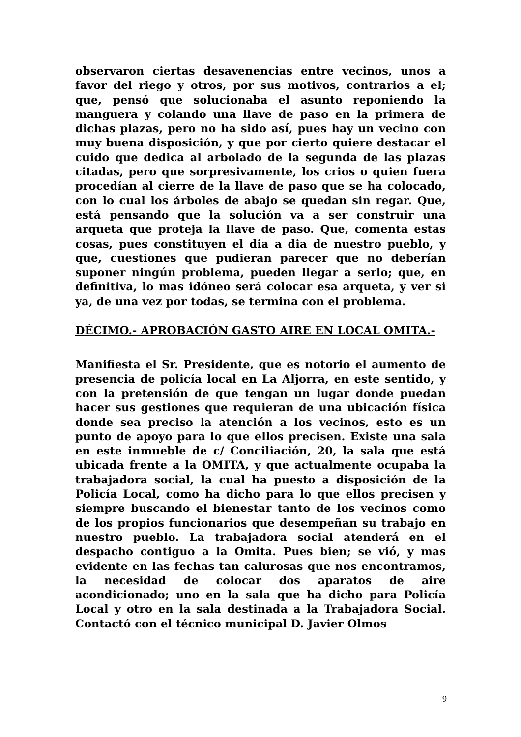observaron ciertas desavenencias entre vecinos, unos a favor del riego y otros, por sus motivos, contrarios a el; que, pensó que solucionaba el asunto reponiendo la manguera y colando una llave de paso en la primera de dichas plazas, pero no ha sido así, pues hay un vecino con muy buena disposición, y que por cierto quiere destacar el cuido que dedica al arbolado de la segunda de las plazas citadas, pero que sorpresivamente, los crios o quien fuera procedían al cierre de la llave de paso que se ha colocado, con lo cual los árboles de abajo se quedan sin regar. Que, está pensando que la solución va a ser construir una arqueta que proteja la llave de paso. Que, comenta estas cosas, pues constituyen el dia a dia de nuestro pueblo, y que, cuestiones que pudieran parecer que no deberían suponer ningún problema, pueden llegar a serlo; que, en definitiva, lo mas idóneo será colocar esa arqueta, y ver si ya, de una vez por todas, se termina con el problema.
DÉCIMO.- APROBACIÓN GASTO AIRE EN LOCAL OMITA.-
Manifiesta el Sr. Presidente, que es notorio el aumento de presencia de policía local en La Aljorra, en este sentido, y con la pretensión de que tengan un lugar donde puedan hacer sus gestiones que requieran de una ubicación física donde sea preciso la atención a los vecinos, esto es un punto de apoyo para lo que ellos precisen. Existe una sala en este inmueble de c/ Conciliación, 20, la sala que está ubicada frente a la OMITA, y que actualmente ocupaba la trabajadora social, la cual ha puesto a disposición de la Policía Local, como ha dicho para lo que ellos precisen y siempre buscando el bienestar tanto de los vecinos como de los propios funcionarios que desempeñan su trabajo en nuestro pueblo. La trabajadora social atenderá en el despacho contiguo a la Omita. Pues bien; se vió, y mas evidente en las fechas tan calurosas que nos encontramos, la necesidad de colocar dos aparatos de aire acondicionado; uno en la sala que ha dicho para Policía Local y otro en la sala destinada a la Trabajadora Social. Contactó con el técnico municipal D. Javier Olmos
9